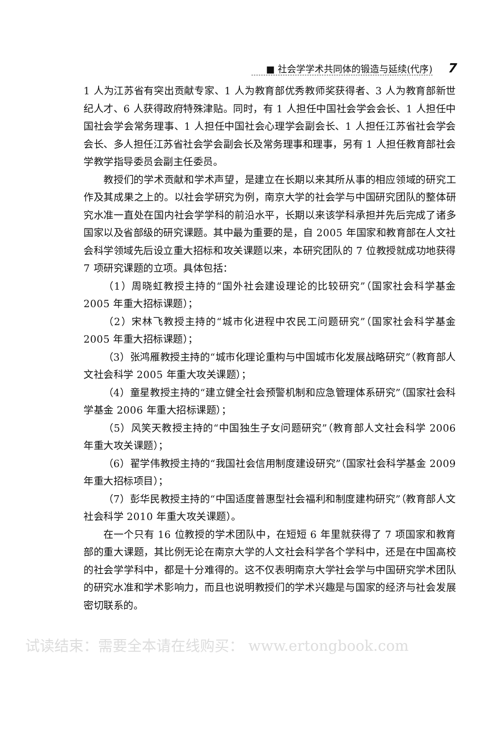■ 社会学学术共同体的锻造与延续(代序) 7
1 人为江苏省有突出贡献专家、1 人为教育部优秀教师奖获得者、3 人为教育部新世纪人才、6 人获得政府特殊津贴。同时，有 1 人担任中国社会学会会长、1 人担任中国社会学会常务理事、1 人担任中国社会心理学会副会长、1 人担任江苏省社会学会会长、多人担任江苏省社会学会副会长及常务理事和理事，另有 1 人担任教育部社会学教学指导委员会副主任委员。
教授们的学术贡献和学术声望，是建立在长期以来其所从事的相应领域的研究工作及其成果之上的。以社会学研究为例，南京大学的社会学与中国研究团队的整体研究水准一直处在国内社会学学科的前沿水平，长期以来该学科承担并先后完成了诸多国家以及省部级的研究课题。其中最为重要的是，自 2005 年国家和教育部在人文社会科学领域先后设立重大招标和攻关课题以来，本研究团队的 7 位教授就成功地获得 7 项研究课题的立项。具体包括：
（1）周晓虹教授主持的“国外社会建设理论的比较研究”（国家社会科学基金 2005 年重大招标课题）；
（2）宋林飞教授主持的“城市化进程中农民工问题研究”（国家社会科学基金 2005 年重大招标课题）；
（3）张鸿雁教授主持的“城市化理论重构与中国城市化发展战略研究”（教育部人文社会科学 2005 年重大攻关课题）；
（4）童星教授主持的“建立健全社会预警机制和应急管理体系研究”（国家社会科学基金 2006 年重大招标课题）；
（5）风笑天教授主持的“中国独生子女问题研究”（教育部人文社会科学 2006 年重大攻关课题）；
（6）翟学伟教授主持的“我国社会信用制度建设研究”（国家社会科学基金 2009 年重大招标项目）；
（7）彭华民教授主持的“中国适度普惠型社会福利和制度建构研究”（教育部人文社会科学 2010 年重大攻关课题）。
在一个只有 16 位教授的学术团队中，在短短 6 年里就获得了 7 项国家和教育部的重大课题，其比例无论在南京大学的人文社会科学各个学科中，还是在中国高校的社会学学科中，都是十分难得的。这不仅表明南京大学社会学与中国研究学术团队的研究水准和学术影响力，而且也说明教授们的学术兴趣是与国家的经济与社会发展密切联系的。
试读结束：需要全本请在线购买： www.ertongbook.com